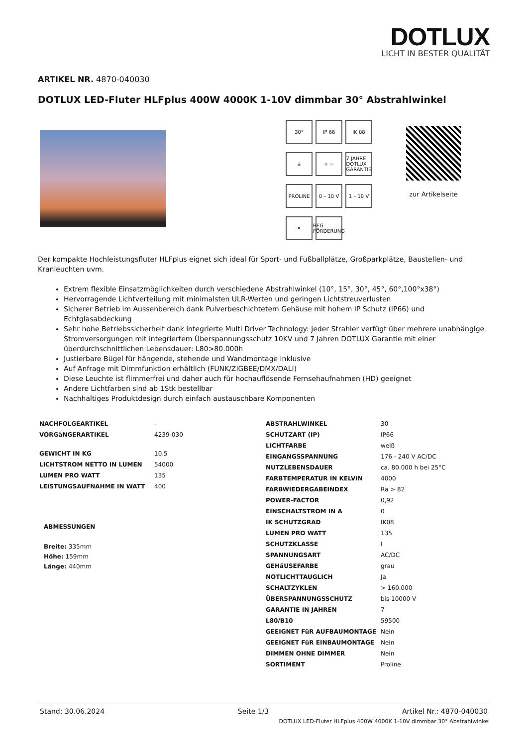DOTLUX
LICHT IN BESTER QUALITÄT
ARTIKEL NR. 4870-040030
DOTLUX LED-Fluter HLFplus 400W 4000K 1-10V dimmbar 30° Abstrahlwinkel
30°
IP 66
IK 08
⏚
+ −
7 JAHRE DOTLUX GARANTIE
PROLINE
0 – 10 V
1 – 10 V
✕
BEG FÖRDERUNG
zur Artikelseite
Der kompakte Hochleistungsfluter HLFplus eignet sich ideal für Sport- und Fußballplätze, Großparkplätze, Baustellen- und Kranleuchten uvm.
Extrem flexible Einsatzmöglichkeiten durch verschiedene Abstrahlwinkel (10°, 15°, 30°, 45°, 60°,100°x38°)
Hervorragende Lichtverteilung mit minimalsten ULR-Werten und geringen Lichtstreuverlusten
Sicherer Betrieb im Aussenbereich dank Pulverbeschichtetem Gehäuse mit hohem IP Schutz (IP66) und Echtglasabdeckung
Sehr hohe Betriebssicherheit dank integrierte Multi Driver Technology: jeder Strahler verfügt über mehrere unabhängige Stromversorgungen mit integriertem Überspannungsschutz 10KV und 7 Jahren DOTLUX Garantie mit einer überdurchschnittlichen Lebensdauer: L80>80.000h
Justierbare Bügel für hängende, stehende und Wandmontage inklusive
Auf Anfrage mit Dimmfunktion erhältlich (FUNK/ZIGBEE/DMX/DALI)
Diese Leuchte ist flimmerfrei und daher auch für hochauflösende Fernsehaufnahmen (HD) geeignet
Andere Lichtfarben sind ab 1Stk bestellbar
Nachhaltiges Produktdesign durch einfach austauschbare Komponenten
| NACHFOLGEARTIKEL | - |
| VORGäNGERARTIKEL | 4239-030 |
| GEWICHT IN KG | 10.5 |
| LICHTSTROM NETTO IN LUMEN | 54000 |
| LUMEN PRO WATT | 135 |
| LEISTUNGSAUFNAHME IN WATT | 400 |
ABMESSUNGEN
Breite: 335mm
Höhe: 159mm
Länge: 440mm
| ABSTRAHLWINKEL | 30 |
| SCHUTZART (IP) | IP66 |
| LICHTFARBE | weiß |
| EINGANGSSPANNUNG | 176 - 240 V AC/DC |
| NUTZLEBENSDAUER | ca. 80.000 h bei 25°C |
| FARBTEMPERATUR IN KELVIN | 4000 |
| FARBWIEDERGABEINDEX | Ra > 82 |
| POWER-FACTOR | 0,92 |
| EINSCHALTSTROM IN A | 0 |
| IK SCHUTZGRAD | IK08 |
| LUMEN PRO WATT | 135 |
| SCHUTZKLASSE | I |
| SPANNUNGSART | AC/DC |
| GEHäUSEFARBE | grau |
| NOTLICHTTAUGLICH | Ja |
| SCHALTZYKLEN | > 160.000 |
| ÜBERSPANNUNGSSCHUTZ | bis 10000 V |
| GARANTIE IN JAHREN | 7 |
| L80/B10 | 59500 |
| GEEIGNET FüR AUFBAUMONTAGE | Nein |
| GEEIGNET FüR EINBAUMONTAGE | Nein |
| DIMMEN OHNE DIMMER | Nein |
| SORTIMENT | Proline |
Stand: 30.06.2024 Seite 1/3 Artikel Nr.: 4870-040030
DOTLUX LED-Fluter HLFplus 400W 4000K 1-10V dimmbar 30° Abstrahlwinkel